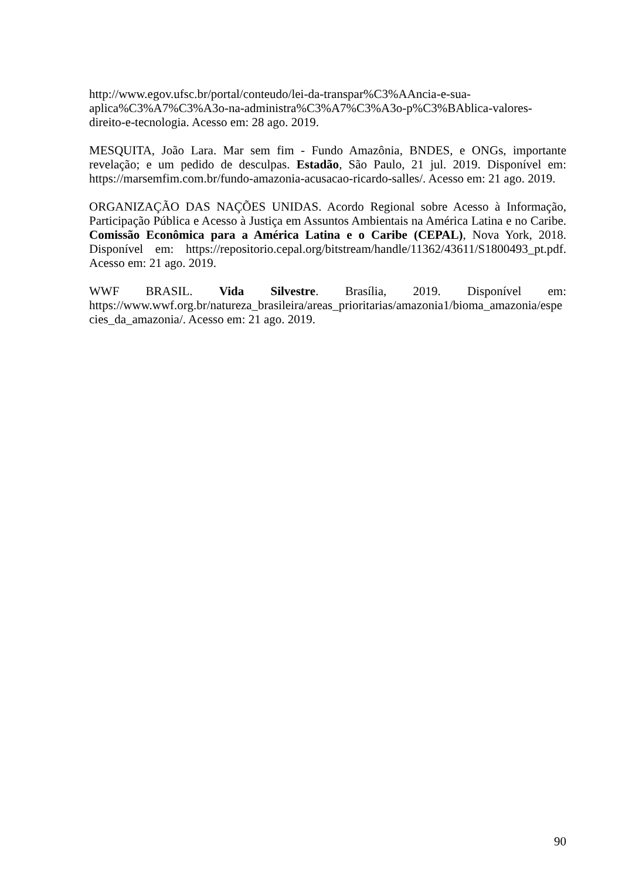http://www.egov.ufsc.br/portal/conteudo/lei-da-transpar%C3%AAncia-e-sua-aplica%C3%A7%C3%A3o-na-administra%C3%A7%C3%A3o-p%C3%BAblica-valores-direito-e-tecnologia. Acesso em: 28 ago. 2019.
MESQUITA, João Lara. Mar sem fim - Fundo Amazônia, BNDES, e ONGs, importante revelação; e um pedido de desculpas. Estadão, São Paulo, 21 jul. 2019. Disponível em: https://marsemfim.com.br/fundo-amazonia-acusacao-ricardo-salles/. Acesso em: 21 ago. 2019.
ORGANIZAÇÃO DAS NAÇÕES UNIDAS. Acordo Regional sobre Acesso à Informação, Participação Pública e Acesso à Justiça em Assuntos Ambientais na América Latina e no Caribe. Comissão Econômica para a América Latina e o Caribe (CEPAL), Nova York, 2018. Disponível em: https://repositorio.cepal.org/bitstream/handle/11362/43611/S1800493_pt.pdf. Acesso em: 21 ago. 2019.
WWF BRASIL. Vida Silvestre. Brasília, 2019. Disponível em: https://www.wwf.org.br/natureza_brasileira/areas_prioritarias/amazonia1/bioma_amazonia/especies_da_amazonia/. Acesso em: 21 ago. 2019.
90